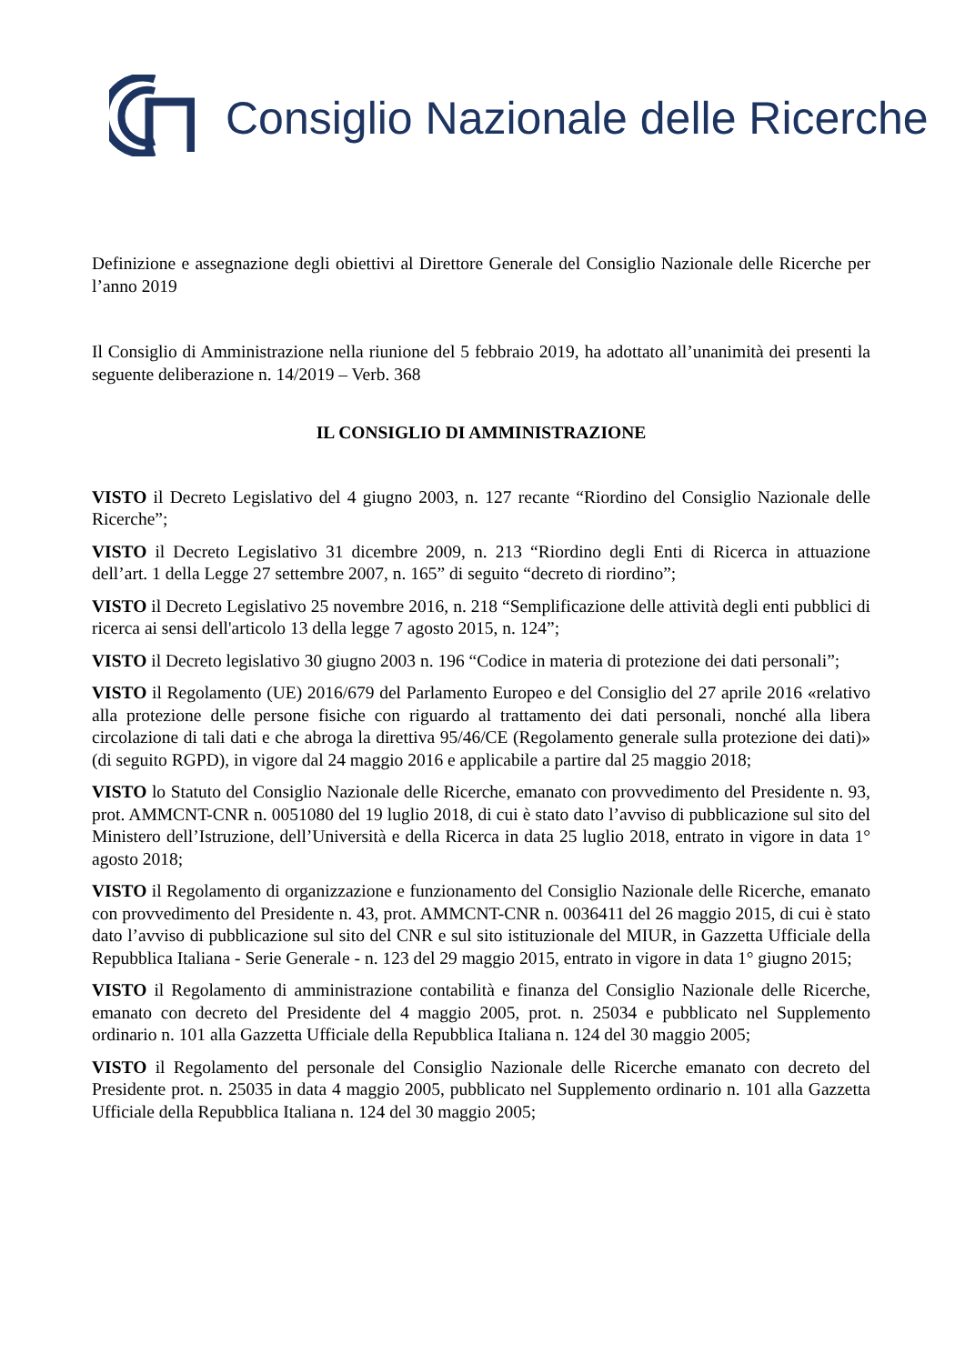Consiglio Nazionale delle Ricerche
Definizione e assegnazione degli obiettivi al Direttore Generale del Consiglio Nazionale delle Ricerche per l’anno 2019
Il Consiglio di Amministrazione nella riunione del 5 febbraio 2019, ha adottato all’unanimità dei presenti la seguente deliberazione n. 14/2019 – Verb. 368
IL CONSIGLIO DI AMMINISTRAZIONE
VISTO il Decreto Legislativo del 4 giugno 2003, n. 127 recante “Riordino del Consiglio Nazionale delle Ricerche”;
VISTO il Decreto Legislativo 31 dicembre 2009, n. 213 “Riordino degli Enti di Ricerca in attuazione dell’art. 1 della Legge 27 settembre 2007, n. 165” di seguito “decreto di riordino”;
VISTO il Decreto Legislativo 25 novembre 2016, n. 218 “Semplificazione delle attività degli enti pubblici di ricerca ai sensi dell'articolo 13 della legge 7 agosto 2015, n. 124”;
VISTO il Decreto legislativo 30 giugno 2003 n. 196 “Codice in materia di protezione dei dati personali”;
VISTO il Regolamento (UE) 2016/679 del Parlamento Europeo e del Consiglio del 27 aprile 2016 «relativo alla protezione delle persone fisiche con riguardo al trattamento dei dati personali, nonché alla libera circolazione di tali dati e che abroga la direttiva 95/46/CE (Regolamento generale sulla protezione dei dati)» (di seguito RGPD), in vigore dal 24 maggio 2016 e applicabile a partire dal 25 maggio 2018;
VISTO lo Statuto del Consiglio Nazionale delle Ricerche, emanato con provvedimento del Presidente n. 93, prot. AMMCNT-CNR n. 0051080 del 19 luglio 2018, di cui è stato dato l’avviso di pubblicazione sul sito del Ministero dell’Istruzione, dell’Università e della Ricerca in data 25 luglio 2018, entrato in vigore in data 1° agosto 2018;
VISTO il Regolamento di organizzazione e funzionamento del Consiglio Nazionale delle Ricerche, emanato con provvedimento del Presidente n. 43, prot. AMMCNT-CNR n. 0036411 del 26 maggio 2015, di cui è stato dato l’avviso di pubblicazione sul sito del CNR e sul sito istituzionale del MIUR, in Gazzetta Ufficiale della Repubblica Italiana - Serie Generale - n. 123 del 29 maggio 2015, entrato in vigore in data 1° giugno 2015;
VISTO il Regolamento di amministrazione contabilità e finanza del Consiglio Nazionale delle Ricerche, emanato con decreto del Presidente del 4 maggio 2005, prot. n. 25034 e pubblicato nel Supplemento ordinario n. 101 alla Gazzetta Ufficiale della Repubblica Italiana n. 124 del 30 maggio 2005;
VISTO il Regolamento del personale del Consiglio Nazionale delle Ricerche emanato con decreto del Presidente prot. n. 25035 in data 4 maggio 2005, pubblicato nel Supplemento ordinario n. 101 alla Gazzetta Ufficiale della Repubblica Italiana n. 124 del 30 maggio 2005;